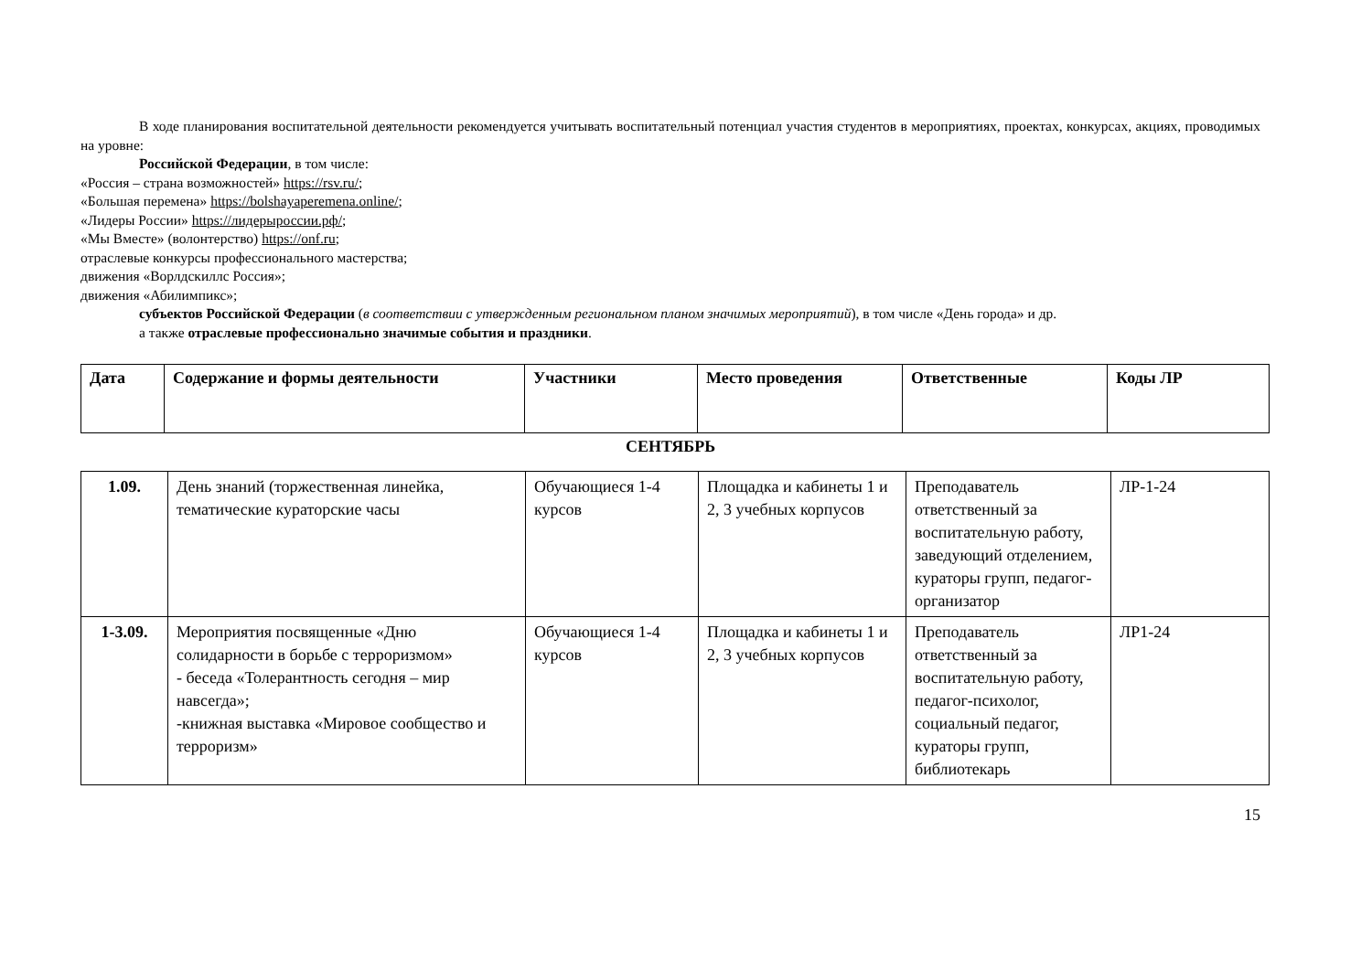В ходе планирования воспитательной деятельности рекомендуется учитывать воспитательный потенциал участия студентов в мероприятиях, проектах, конкурсах, акциях, проводимых на уровне:
Российской Федерации, в том числе:
«Россия – страна возможностей» https://rsv.ru/;
«Большая перемена» https://bolshayaperemena.online/;
«Лидеры России» https://лидерыроссии.рф/;
«Мы Вместе» (волонтерство) https://onf.ru;
отраслевые конкурсы профессионального мастерства;
движения «Ворлдскиллс Россия»;
движения «Абилимпикс»;
субъектов Российской Федерации (в соответствии с утвержденным региональном планом значимых мероприятий), в том числе «День города» и др.
а также отраслевые профессионально значимые события и праздники.
| Дата | Содержание и формы деятельности | Участники | Место проведения | Ответственные | Коды ЛР |
| --- | --- | --- | --- | --- | --- |
СЕНТЯБРЬ
| 1.09. | День знаний (торжественная линейка, тематические кураторские часы | Обучающиеся 1-4 курсов | Площадка и кабинеты 1 и 2, 3 учебных корпусов | Преподаватель ответственный за воспитательную работу, заведующий отделением, кураторы групп, педагог-организатор | ЛР-1-24 |
| 1-3.09. | Мероприятия посвященные «Дню солидарности в борьбе с терроризмом» - беседа «Толерантность сегодня – мир навсегда»; -книжная выставка «Мировое сообщество и терроризм» | Обучающиеся 1-4 курсов | Площадка и кабинеты 1 и 2, 3 учебных корпусов | Преподаватель ответственный за воспитательную работу, педагог-психолог, социальный педагог, кураторы групп, библиотекарь | ЛР1-24 |
15